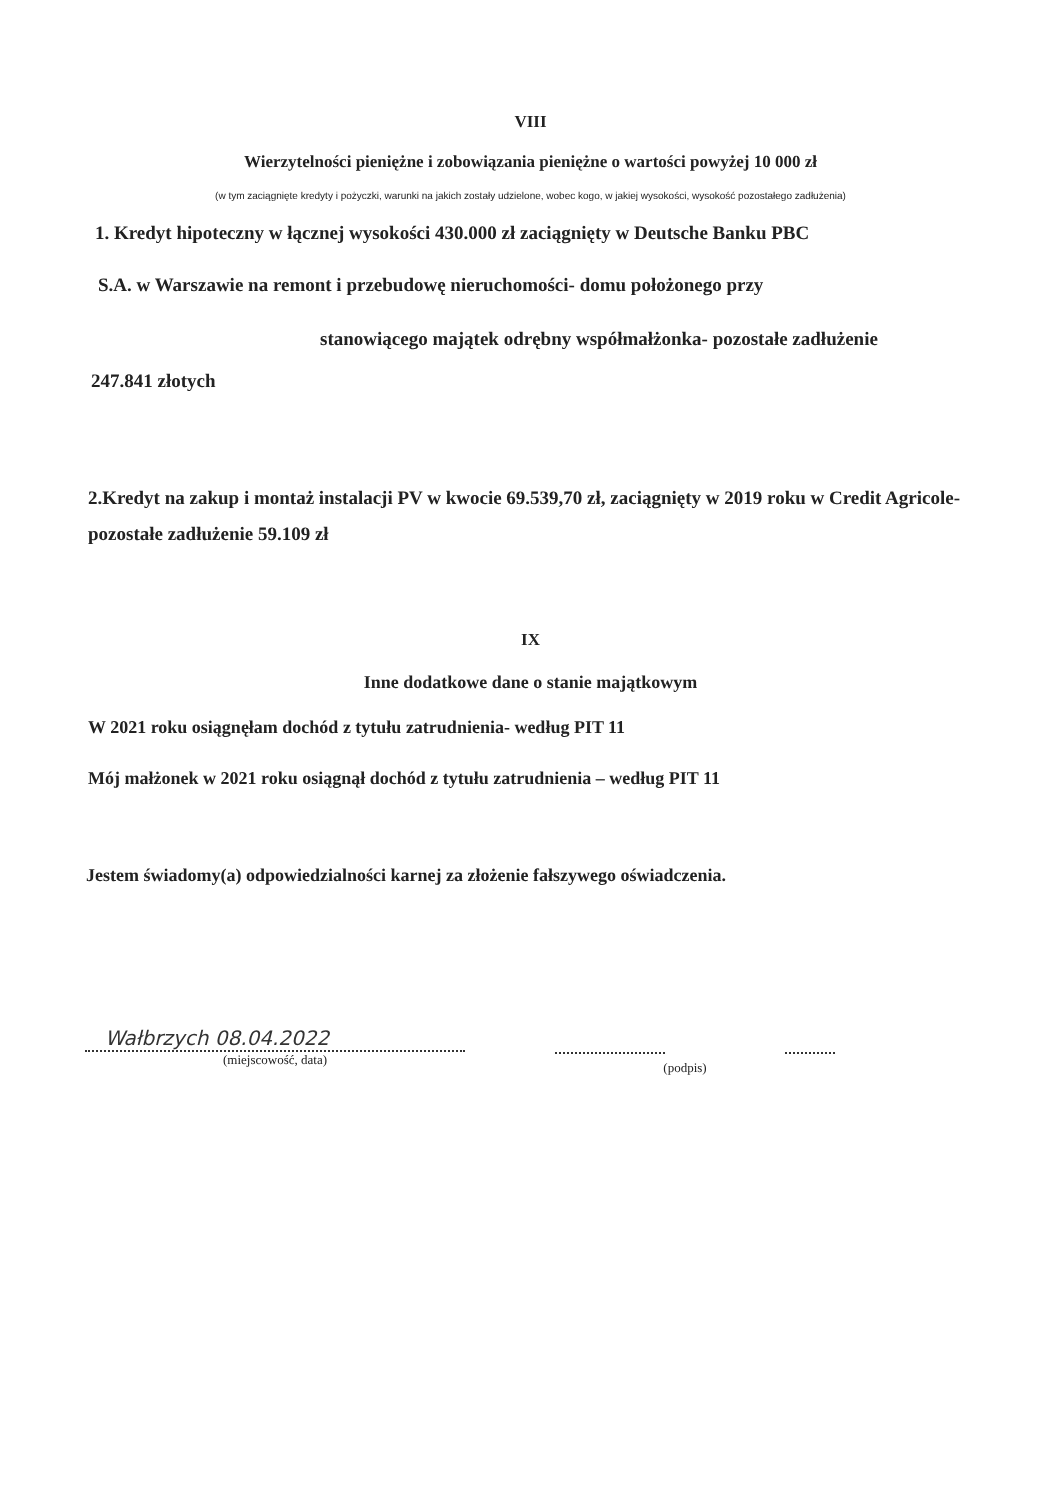VIII
Wierzytelności pieniężne i zobowiązania pieniężne o wartości powyżej 10 000 zł
(w tym zaciągnięte kredyty i pożyczki, warunki na jakich zostały udzielone, wobec kogo, w jakiej wysokości, wysokość pozostałego zadłużenia)
1. Kredyt hipoteczny w łącznej wysokości 430.000 zł zaciągnięty w Deutsche Banku PBC
S.A. w Warszawie na remont i przebudowę nieruchomości- domu położonego przy
stanowiącego majątek odrębny współmałżonka- pozostałe zadłużenie
247.841 złotych
2.Kredyt na zakup i montaż instalacji PV w kwocie 69.539,70 zł, zaciągnięty w 2019 roku w Credit Agricole- pozostałe zadłużenie 59.109 zł
IX
Inne dodatkowe dane o stanie majątkowym
W 2021 roku osiągnęłam dochód z tytułu zatrudnienia- według PIT 11
Mój małżonek w 2021 roku osiągnął dochód z tytułu zatrudnienia – według PIT 11
Jestem świadomy(a) odpowiedzialności karnej za złożenie fałszywego oświadczenia.
Wałbrzych 08.04.2022
(miejscowość, data)
(podpis)